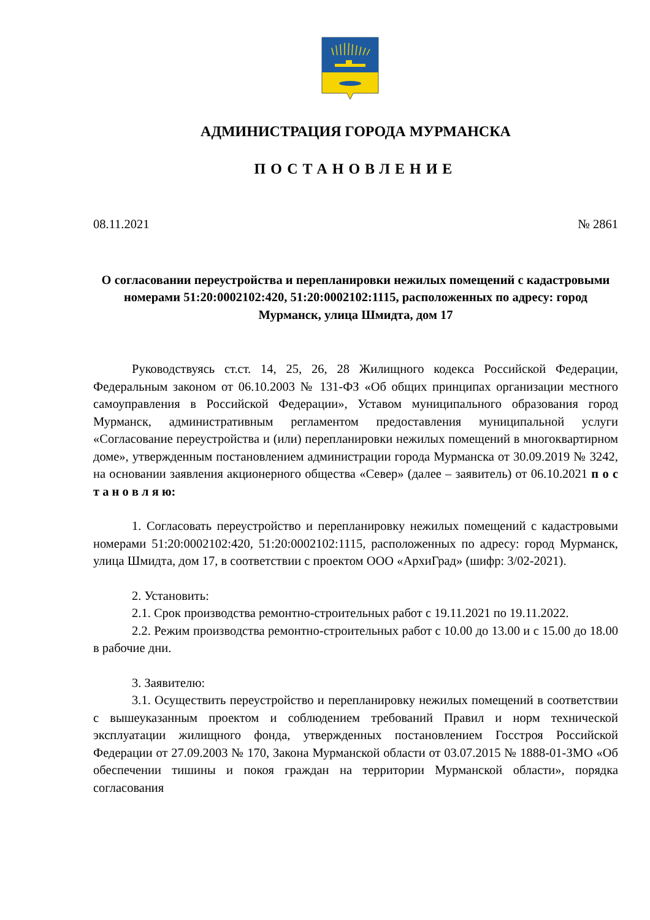АДМИНИСТРАЦИЯ ГОРОДА МУРМАНСКА
ПОСТАНОВЛЕНИЕ
08.11.2021 № 2861
О согласовании переустройства и перепланировки нежилых помещений с кадастровыми номерами 51:20:0002102:420, 51:20:0002102:1115, расположенных по адресу: город Мурманск, улица Шмидта, дом 17
Руководствуясь ст.ст. 14, 25, 26, 28 Жилищного кодекса Российской Федерации, Федеральным законом от 06.10.2003 № 131-ФЗ «Об общих принципах организации местного самоуправления в Российской Федерации», Уставом муниципального образования город Мурманск, административным регламентом предоставления муниципальной услуги «Согласование переустройства и (или) перепланировки нежилых помещений в многоквартирном доме», утвержденным постановлением администрации города Мурманска от 30.09.2019 № 3242, на основании заявления акционерного общества «Север» (далее – заявитель) от 06.10.2021 п о с т а н о в л я ю:
1. Согласовать переустройство и перепланировку нежилых помещений с кадастровыми номерами 51:20:0002102:420, 51:20:0002102:1115, расположенных по адресу: город Мурманск, улица Шмидта, дом 17, в соответствии с проектом ООО «АрхиГрад» (шифр: 3/02-2021).
2. Установить:
2.1. Срок производства ремонтно-строительных работ с 19.11.2021 по 19.11.2022.
2.2. Режим производства ремонтно-строительных работ с 10.00 до 13.00 и с 15.00 до 18.00 в рабочие дни.
3. Заявителю:
3.1. Осуществить переустройство и перепланировку нежилых помещений в соответствии с вышеуказанным проектом и соблюдением требований Правил и норм технической эксплуатации жилищного фонда, утвержденных постановлением Госстроя Российской Федерации от 27.09.2003 № 170, Закона Мурманской области от 03.07.2015 № 1888-01-ЗМО «Об обеспечении тишины и покоя граждан на территории Мурманской области», порядка согласования